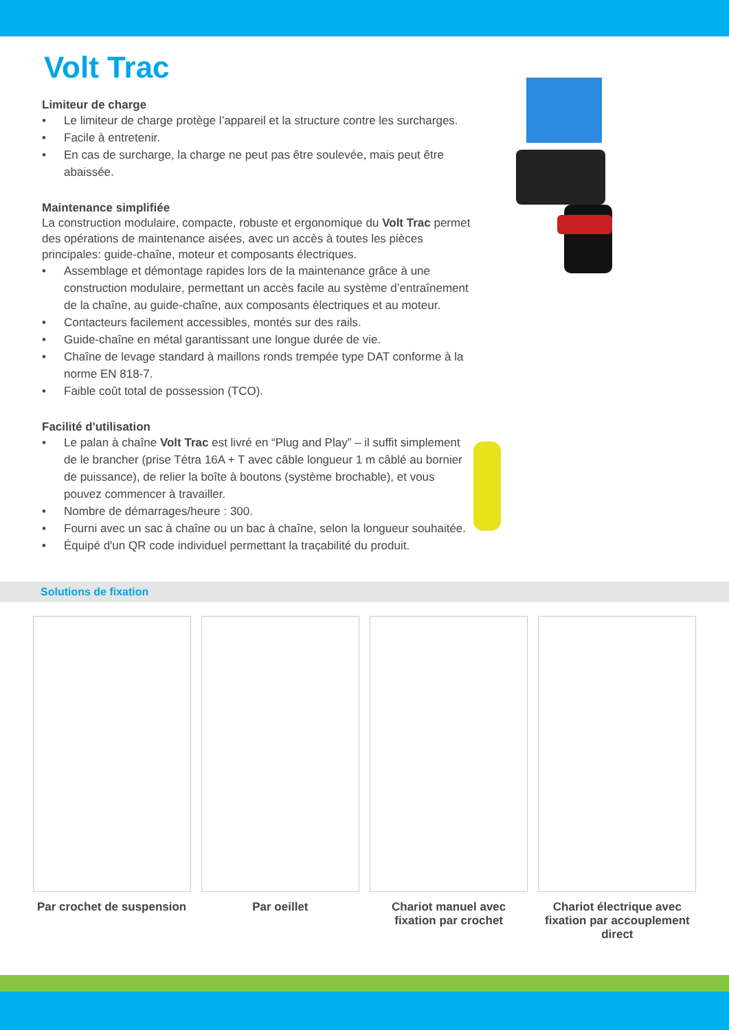Volt Trac
Limiteur de charge
• Le limiteur de charge protège l’appareil et la structure contre les surcharges.
• Facile à entretenir.
• En cas de surcharge, la charge ne peut pas être soulevée, mais peut être abaissée.
Maintenance simplifiée
La construction modulaire, compacte, robuste et ergonomique du Volt Trac permet des opérations de maintenance aisées, avec un accès à toutes les pièces principales: guide-chaîne, moteur et composants électriques.
• Assemblage et démontage rapides lors de la maintenance grâce à une construction modulaire, permettant un accès facile au système d’entraînement de la chaîne, au guide-chaîne, aux composants électriques et au moteur.
• Contacteurs facilement accessibles, montés sur des rails.
• Guide-chaîne en métal garantissant une longue durée de vie.
• Chaîne de levage standard à maillons ronds trempée type DAT conforme à la norme EN 818-7.
• Faible coût total de possession (TCO).
Facilité d'utilisation
• Le palan à chaîne Volt Trac est livré en “Plug and Play” – il suffit simplement de le brancher (prise Tétra 16A + T avec câble longueur 1 m câblé au bornier de puissance), de relier la boîte à boutons (système brochable), et vous pouvez commencer à travailler.
• Nombre de démarrages/heure : 300.
• Fourni avec un sac à chaîne ou un bac à chaîne, selon la longueur souhaitée.
• Équipé d'un QR code individuel permettant la traçabilité du produit.
Solutions de fixation
Par crochet de suspension
Par oeillet Chariot manuel avec fixation par crochet
Chariot électrique avec fixation par accouplement direct